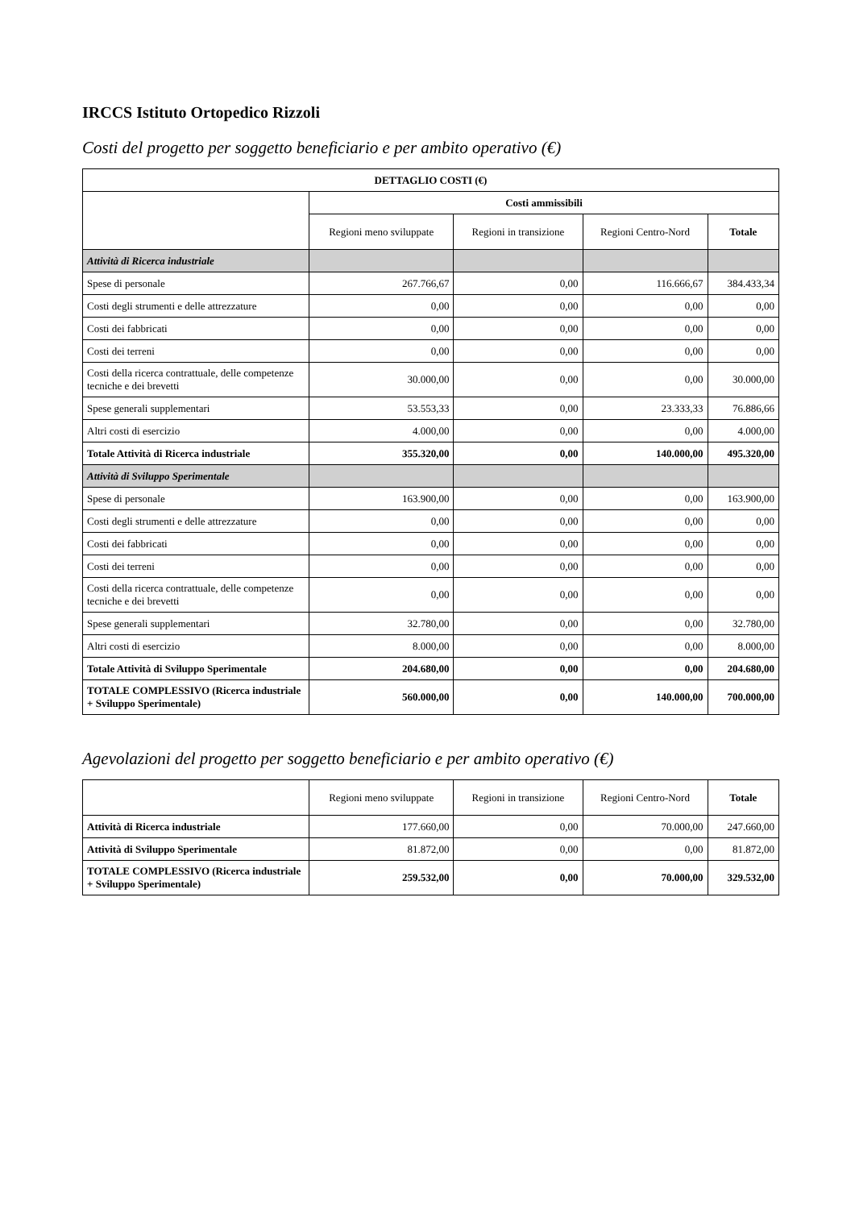IRCCS Istituto Ortopedico Rizzoli
Costi del progetto per soggetto beneficiario e per ambito operativo (€)
| DETTAGLIO COSTI (€) | | | | |
| --- | --- | --- | --- | --- |
| | Costi ammissibili | | | |
| | Regioni meno sviluppate | Regioni in transizione | Regioni Centro-Nord | Totale |
| Attività di Ricerca industriale | | | | |
| Spese di personale | 267.766,67 | 0,00 | 116.666,67 | 384.433,34 |
| Costi degli strumenti e delle attrezzature | 0,00 | 0,00 | 0,00 | 0,00 |
| Costi dei fabbricati | 0,00 | 0,00 | 0,00 | 0,00 |
| Costi dei terreni | 0,00 | 0,00 | 0,00 | 0,00 |
| Costi della ricerca contrattuale, delle competenze tecniche e dei brevetti | 30.000,00 | 0,00 | 0,00 | 30.000,00 |
| Spese generali supplementari | 53.553,33 | 0,00 | 23.333,33 | 76.886,66 |
| Altri costi di esercizio | 4.000,00 | 0,00 | 0,00 | 4.000,00 |
| Totale Attività di Ricerca industriale | 355.320,00 | 0,00 | 140.000,00 | 495.320,00 |
| Attività di Sviluppo Sperimentale | | | | |
| Spese di personale | 163.900,00 | 0,00 | 0,00 | 163.900,00 |
| Costi degli strumenti e delle attrezzature | 0,00 | 0,00 | 0,00 | 0,00 |
| Costi dei fabbricati | 0,00 | 0,00 | 0,00 | 0,00 |
| Costi dei terreni | 0,00 | 0,00 | 0,00 | 0,00 |
| Costi della ricerca contrattuale, delle competenze tecniche e dei brevetti | 0,00 | 0,00 | 0,00 | 0,00 |
| Spese generali supplementari | 32.780,00 | 0,00 | 0,00 | 32.780,00 |
| Altri costi di esercizio | 8.000,00 | 0,00 | 0,00 | 8.000,00 |
| Totale Attività di Sviluppo Sperimentale | 204.680,00 | 0,00 | 0,00 | 204.680,00 |
| TOTALE COMPLESSIVO (Ricerca industriale + Sviluppo Sperimentale) | 560.000,00 | 0,00 | 140.000,00 | 700.000,00 |
Agevolazioni del progetto per soggetto beneficiario e per ambito operativo (€)
| | Regioni meno sviluppate | Regioni in transizione | Regioni Centro-Nord | Totale |
| Attività di Ricerca industriale | 177.660,00 | 0,00 | 70.000,00 | 247.660,00 |
| Attività di Sviluppo Sperimentale | 81.872,00 | 0,00 | 0,00 | 81.872,00 |
| TOTALE COMPLESSIVO (Ricerca industriale + Sviluppo Sperimentale) | 259.532,00 | 0,00 | 70.000,00 | 329.532,00 |